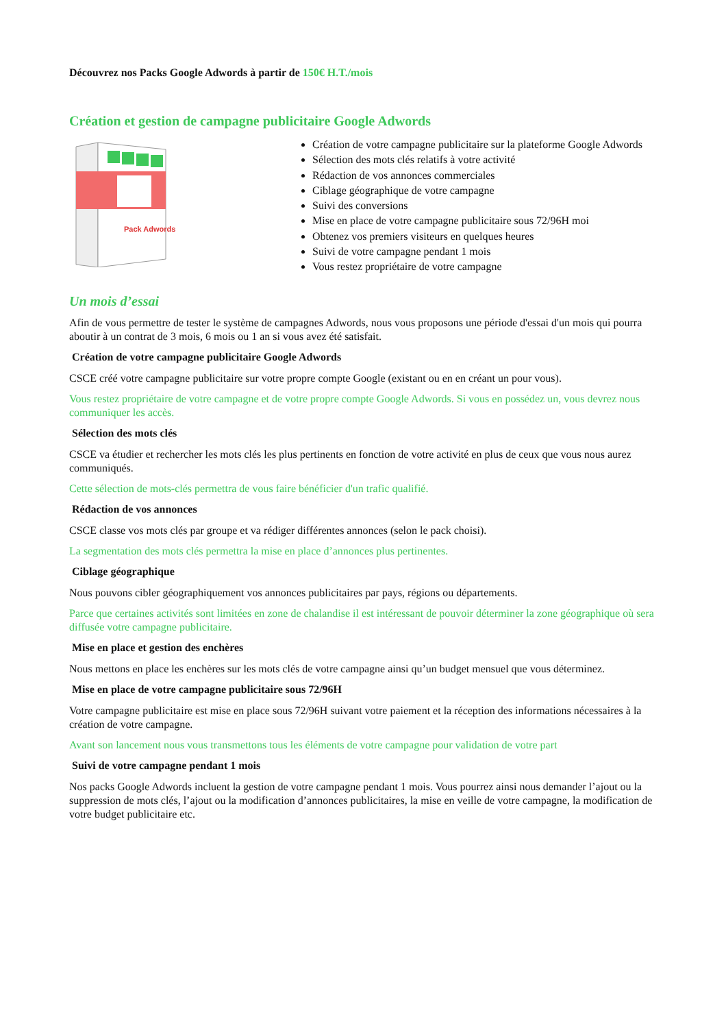Découvrez nos Packs Google Adwords à partir de 150€ H.T./mois
Création et gestion de campagne publicitaire Google Adwords
Pack Adwords
Création de votre campagne publicitaire sur la plateforme Google Adwords
Sélection des mots clés relatifs à votre activité
Rédaction de vos annonces commerciales
Ciblage géographique de votre campagne
Suivi des conversions
Mise en place de votre campagne publicitaire sous 72/96H moi
Obtenez vos premiers visiteurs en quelques heures
Suivi de votre campagne pendant 1 mois
Vous restez propriétaire de votre campagne
Un mois d’essai
Afin de vous permettre de tester le système de campagnes Adwords, nous vous proposons une période d'essai d'un mois qui pourra aboutir à un contrat de 3 mois, 6 mois ou 1 an si vous avez été satisfait.
Création de votre campagne publicitaire Google Adwords
CSCE créé votre campagne publicitaire sur votre propre compte Google (existant ou en en créant un pour vous).
Vous restez propriétaire de votre campagne et de votre propre compte Google Adwords. Si vous en possédez un, vous devrez nous communiquer les accès.
Sélection des mots clés
CSCE va étudier et rechercher les mots clés les plus pertinents en fonction de votre activité en plus de ceux que vous nous aurez communiqués.
Cette sélection de mots-clés permettra de vous faire bénéficier d'un trafic qualifié.
Rédaction de vos annonces
CSCE classe vos mots clés par groupe et va rédiger différentes annonces (selon le pack choisi).
La segmentation des mots clés permettra la mise en place d’annonces plus pertinentes.
Ciblage géographique
Nous pouvons cibler géographiquement vos annonces publicitaires par pays, régions ou départements.
Parce que certaines activités sont limitées en zone de chalandise il est intéressant de pouvoir déterminer la zone géographique où sera diffusée votre campagne publicitaire.
Mise en place et gestion des enchères
Nous mettons en place les enchères sur les mots clés de votre campagne ainsi qu’un budget mensuel que vous déterminez.
Mise en place de votre campagne publicitaire sous 72/96H
Votre campagne publicitaire est mise en place sous 72/96H suivant votre paiement et la réception des informations nécessaires à la création de votre campagne.
Avant son lancement nous vous transmettons tous les éléments de votre campagne pour validation de votre part
Suivi de votre campagne pendant 1 mois
Nos packs Google Adwords incluent la gestion de votre campagne pendant 1 mois. Vous pourrez ainsi nous demander l’ajout ou la suppression de mots clés, l’ajout ou la modification d’annonces publicitaires, la mise en veille de votre campagne, la modification de votre budget publicitaire etc.